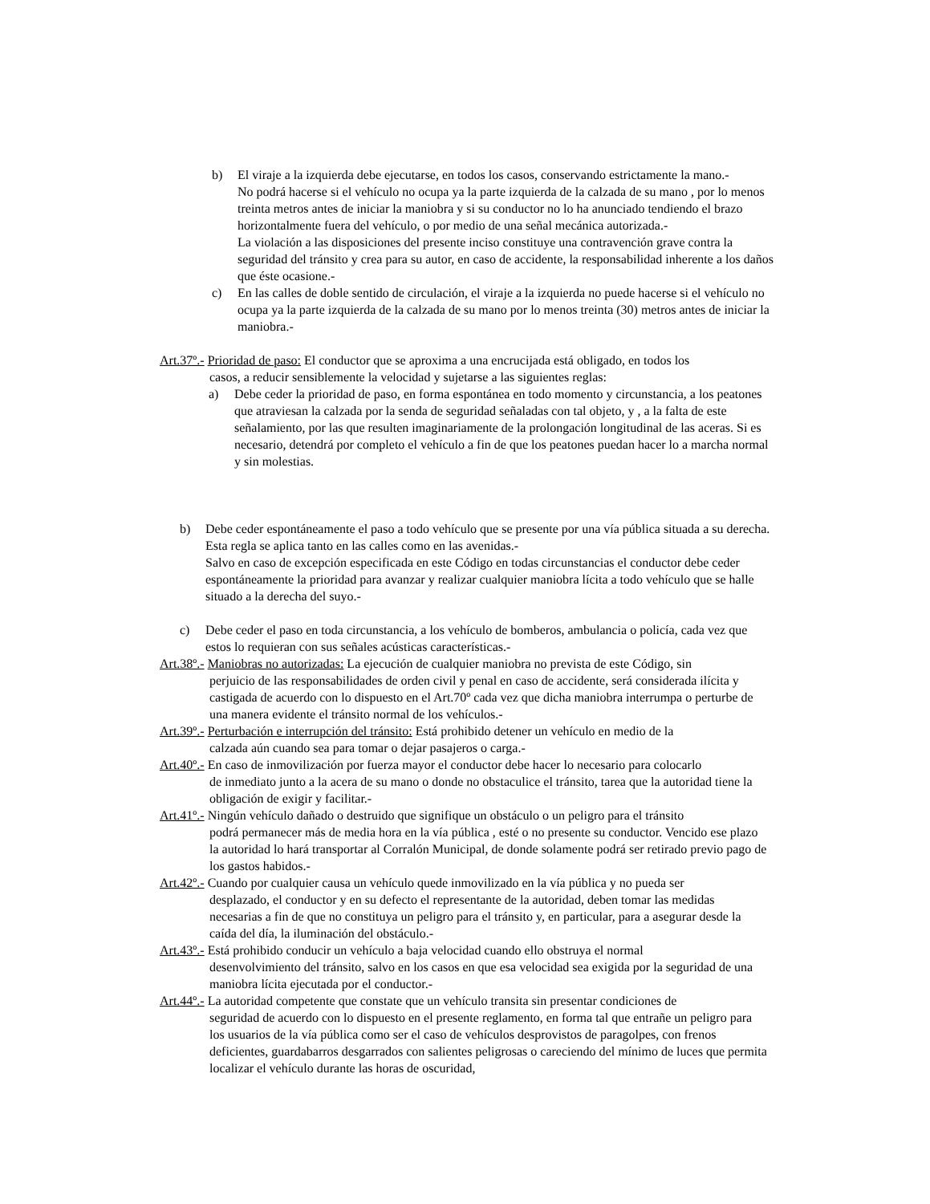b) El viraje a la izquierda debe ejecutarse, en todos los casos, conservando estrictamente la mano.-
No podrá hacerse si el vehículo no ocupa ya la parte izquierda de la calzada de su mano , por lo menos treinta metros antes de iniciar la maniobra y si su conductor no lo ha anunciado tendiendo el brazo horizontalmente fuera del vehículo, o por medio de una señal mecánica autorizada.-
La violación a las disposiciones del presente inciso constituye una contravención grave contra la seguridad del tránsito y crea para su autor, en caso de accidente, la responsabilidad inherente a los daños que éste ocasione.-
c) En las calles de doble sentido de circulación, el viraje a la izquierda no puede hacerse si el vehículo no ocupa ya la parte izquierda de la calzada de su mano por lo menos treinta (30) metros antes de iniciar la maniobra.-
Art.37º.- Prioridad de paso: El conductor que se aproxima a una encrucijada está obligado, en todos los
casos, a reducir sensiblemente la velocidad y sujetarse a las siguientes reglas:
a) Debe ceder la prioridad de paso, en forma espontánea en todo momento y circunstancia, a los peatones que atraviesan la calzada por la senda de seguridad señaladas con tal objeto, y , a la falta de este señalamiento, por las que resulten imaginariamente de la prolongación longitudinal de las aceras. Si es necesario, detendrá por completo el vehículo a fin de que los peatones puedan hacer lo a marcha normal y sin molestias.
b) Debe ceder espontáneamente el paso a todo vehículo que se presente por una vía pública situada a su derecha. Esta regla se aplica tanto en las calles como en las avenidas.-
Salvo en caso de excepción especificada en este Código en todas circunstancias el conductor debe ceder espontáneamente la prioridad para avanzar y realizar cualquier maniobra lícita a todo vehículo que se halle situado a la derecha del suyo.-
c) Debe ceder el paso en toda circunstancia, a los vehículo de bomberos, ambulancia o policía, cada vez que estos lo requieran con sus señales acústicas características.-
Art.38º.- Maniobras no autorizadas: La ejecución de cualquier maniobra no prevista de este Código, sin
perjuicio de las responsabilidades de orden civil y penal en caso de accidente, será considerada ilícita y castigada de acuerdo con lo dispuesto en el Art.70º cada vez que dicha maniobra interrumpa o perturbe de una manera evidente el tránsito normal de los vehículos.-
Art.39º.- Perturbación e interrupción del tránsito: Está prohibido detener un vehículo en medio de la
calzada aún cuando sea para tomar o dejar pasajeros o carga.-
Art.40º.- En caso de inmovilización por fuerza mayor el conductor debe hacer lo necesario para colocarlo
de inmediato junto a la acera de su mano o donde no obstaculice el tránsito, tarea que la autoridad tiene la obligación de exigir y facilitar.-
Art.41º.- Ningún vehículo dañado o destruido que signifique un obstáculo o un peligro para el tránsito
podrá permanecer más de media hora en la vía pública , esté o no presente su conductor. Vencido ese plazo la autoridad lo hará transportar al Corralón Municipal, de donde solamente podrá ser retirado previo pago de los gastos habidos.-
Art.42º.- Cuando por cualquier causa un vehículo quede inmovilizado en la vía pública y no pueda ser
desplazado, el conductor y en su defecto el representante de la autoridad, deben tomar las medidas necesarias a fin de que no constituya un peligro para el tránsito y, en particular, para a asegurar desde la caída del día, la iluminación del obstáculo.-
Art.43º.- Está prohibido conducir un vehículo a baja velocidad cuando ello obstruya el normal
desenvolvimiento del tránsito, salvo en los casos en que esa velocidad sea exigida por la seguridad de una maniobra lícita ejecutada por el conductor.-
Art.44º.- La autoridad competente que constate que un vehículo transita sin presentar condiciones de
seguridad de acuerdo con lo dispuesto en el presente reglamento, en forma tal que entrañe un peligro para los usuarios de la vía pública como ser el caso de vehículos desprovistos de paragolpes, con frenos deficientes, guardabarros desgarrados con salientes peligrosas o careciendo del mínimo de luces que permita localizar el vehículo durante las horas de oscuridad,